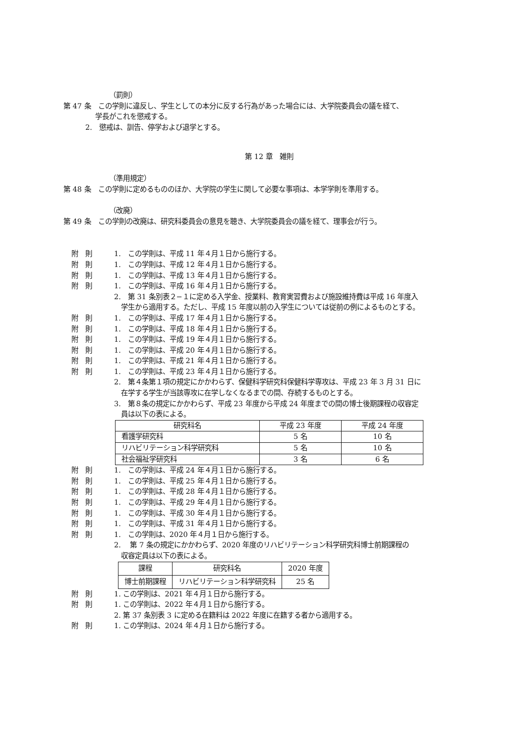（罰則）
第 47 条　この学則に違反し、学生としての本分に反する行為があった場合には、大学院委員会の議を経て、
学長がこれを懲戒する。
2.　懲戒は、訓告、停学および退学とする。
第 12 章　雑則
（準用規定）
第 48 条　この学則に定めるもののほか、大学院の学生に関して必要な事項は、本学学則を準用する。
（改廃）
第 49 条　この学則の改廃は、研究科委員会の意見を聴き、大学院委員会の議を経て、理事会が行う。
附　則 1.　この学則は、平成 11 年４月１日から施行する。
附　則 1.　この学則は、平成 12 年４月１日から施行する。
附　則 1.　この学則は、平成 13 年４月１日から施行する。
附　則 1.　この学則は、平成 16 年４月１日から施行する。
2.　第 31 条別表２−１に定める入学金、授業料、教育実習費および施設維持費は平成 16 年度入
学生から適用する。ただし、平成 15 年度以前の入学生については従前の例によるものとする。
附　則 1.　この学則は、平成 17 年４月１日から施行する。
附　則 1.　この学則は、平成 18 年４月１日から施行する。
附　則 1.　この学則は、平成 19 年４月１日から施行する。
附　則 1.　この学則は、平成 20 年４月１日から施行する。
附　則 1.　この学則は、平成 21 年４月１日から施行する。
附　則 1.　この学則は、平成 23 年４月１日から施行する。
2.　第４条第１項の規定にかかわらず、保健科学研究科保健科学専攻は、平成 23 年 3 月 31 日に
在学する学生が当該専攻に在学しなくなるまでの間、存続するものとする。
3.　第８条の規定にかかわらず、平成 23 年度から平成 24 年度までの間の博士後期課程の収容定
員は以下の表による。
| 研究科名 | 平成 23 年度 | 平成 24 年度 |
| 看護学研究科 | 5 名 | 10 名 |
| リハビリテーション科学研究科 | 5 名 | 10 名 |
| 社会福祉学研究科 | 3 名 | 6 名 |
附　則 1.　この学則は、平成 24 年４月１日から施行する。
附　則 1.　この学則は、平成 25 年４月１日から施行する。
附　則 1.　この学則は、平成 28 年４月１日から施行する。
附　則 1.　この学則は、平成 29 年４月１日から施行する。
附　則 1.　この学則は、平成 30 年４月１日から施行する。
附　則 1.　この学則は、平成 31 年４月１日から施行する。
附　則 1.　この学則は、2020 年４月１日から施行する。
2.　 第 7 条の規定にかかわらず、2020 年度のリハビリテーション科学研究科博士前期課程の
収容定員は以下の表による。
| 課程 | 研究科名 | 2020 年度 |
| 博士前期課程 | リハビリテーション科学研究科 | 25 名 |
附　則 1. この学則は、2021 年４月１日から施行する。
附　則 1. この学則は、2022 年４月１日から施行する。
2. 第 37 条別表 3 に定める在籍料は 2022 年度に在籍する者から適用する。
附　則 1. この学則は、2024 年４月１日から施行する。